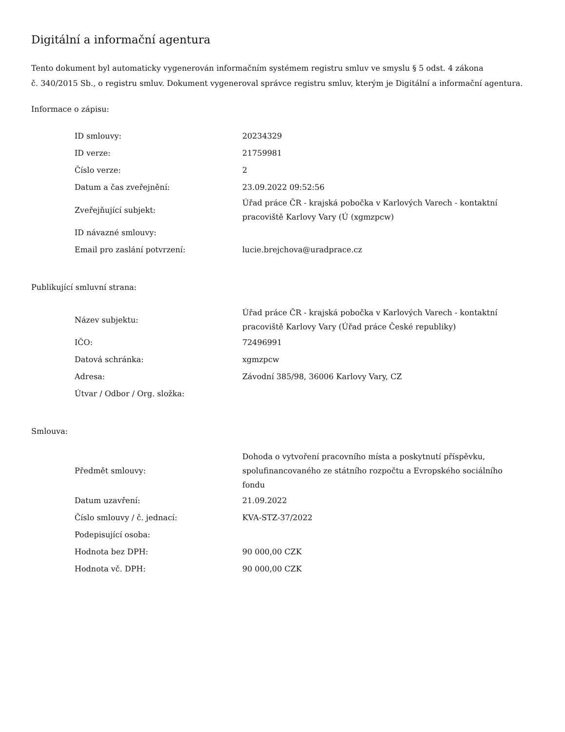Digitální a informační agentura
Tento dokument byl automaticky vygenerován informačním systémem registru smluv ve smyslu § 5 odst. 4 zákona
č. 340/2015 Sb., o registru smluv. Dokument vygeneroval správce registru smluv, kterým je Digitální a informační agentura.
Informace o zápisu:
| ID smlouvy: | 20234329 |
| ID verze: | 21759981 |
| Číslo verze: | 2 |
| Datum a čas zveřejnění: | 23.09.2022 09:52:56 |
| Zveřejňující subjekt: | Úřad práce ČR - krajská pobočka v Karlových Varech - kontaktní pracoviště Karlovy Vary (Ú (xgmzpcw) |
| ID návazné smlouvy: | |
| Email pro zaslání potvrzení: | lucie.brejchova@uradprace.cz |
Publikující smluvní strana:
| Název subjektu: | Úřad práce ČR - krajská pobočka v Karlových Varech - kontaktní pracoviště Karlovy Vary (Úřad práce České republiky) |
| IČO: | 72496991 |
| Datová schránka: | xgmzpcw |
| Adresa: | Závodní 385/98, 36006 Karlovy Vary, CZ |
| Útvar / Odbor / Org. složka: | |
Smlouva:
| Předmět smlouvy: | Dohoda o vytvoření pracovního místa a poskytnutí příspěvku, spolufinancovaného ze státního rozpočtu a Evropského sociálního fondu |
| Datum uzavření: | 21.09.2022 |
| Číslo smlouvy / č. jednací: | KVA-STZ-37/2022 |
| Podepisující osoba: | |
| Hodnota bez DPH: | 90 000,00 CZK |
| Hodnota vč. DPH: | 90 000,00 CZK |